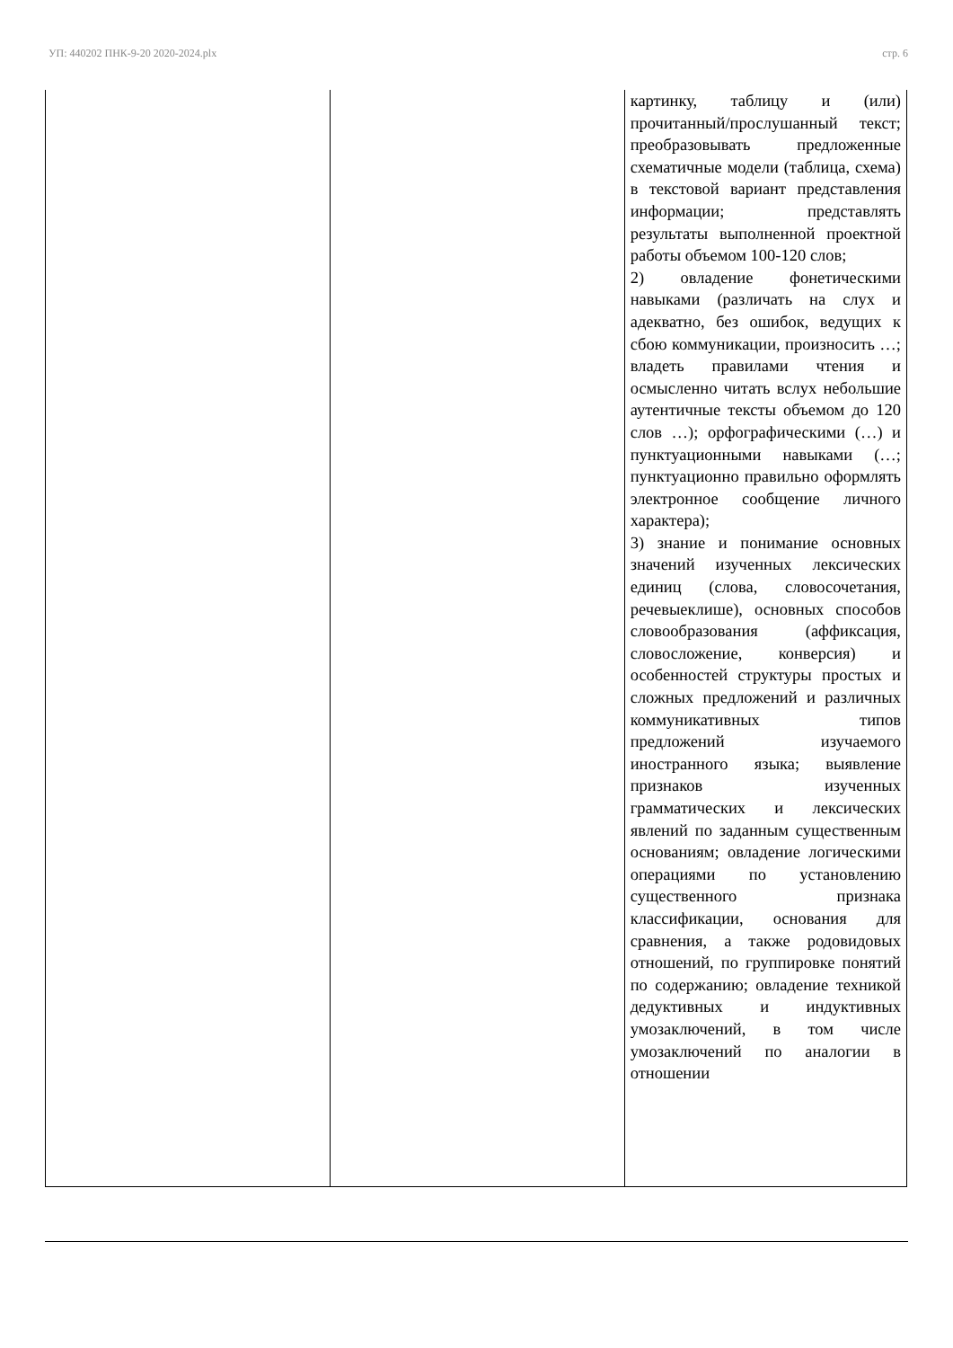УП: 440202 ПНК-9-20 2020-2024.plx стр. 6
| | | картинку, таблицу и (или) прочитанный/прослушанный текст; преобразовывать предложенные схематичные модели (таблица, схема) в текстовой вариант представления информации; представлять результаты выполненной проектной работы объемом 100-120 слов; 2) овладение фонетическими навыками (различать на слух и адекватно, без ошибок, ведущих к сбою коммуникации, произносить …; владеть правилами чтения и осмысленно читать вслух небольшие аутентичные тексты объемом до 120 слов …); орфографическими (…) и пунктуационными навыками (…; пунктуационно правильно оформлять электронное сообщение личного характера); 3) знание и понимание основных значений изученных лексических единиц (слова, словосочетания, речевыеклише), основных способов словообразования (аффиксация, словосложение, конверсия) и особенностей структуры простых и сложных предложений и различных коммуникативных типов предложений изучаемого иностранного языка; выявление признаков изученных грамматических и лексических явлений по заданным существенным основаниям; овладение логическими операциями по установлению существенного признака классификации, основания для сравнения, а также родовидовых отношений, по группировке понятий по содержанию; овладение техникой дедуктивных и индуктивных умозаключений, в том числе умозаключений по аналогии в отношении |